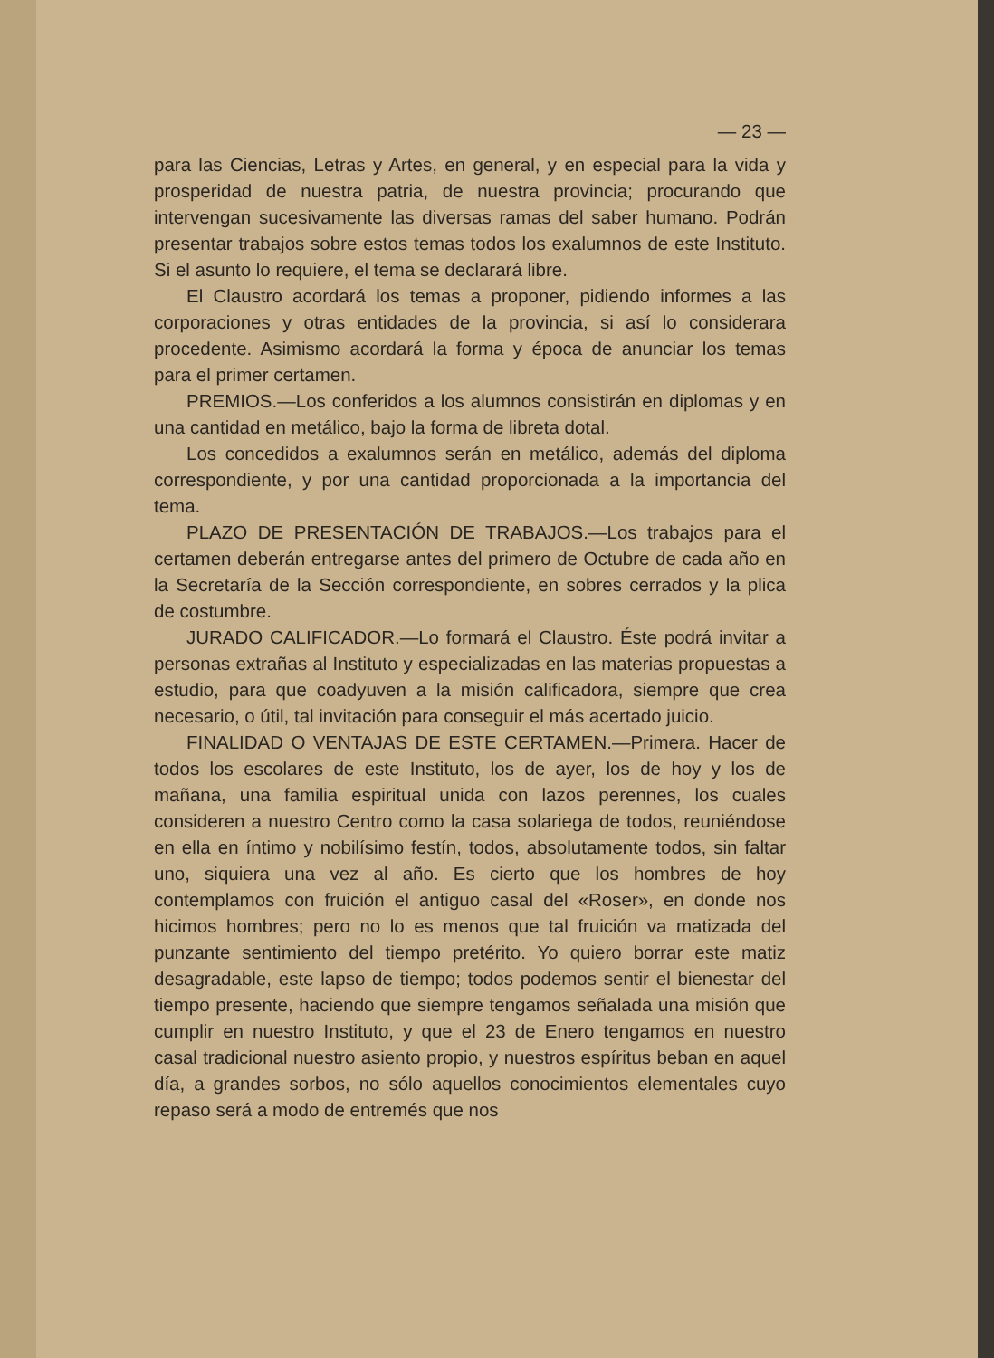— 23 —
para las Ciencias, Letras y Artes, en general, y en especial para la vida y prosperidad de nuestra patria, de nuestra provincia; procurando que intervengan sucesivamente las diversas ramas del saber humano. Podrán presentar trabajos sobre estos temas todos los exalumnos de este Instituto. Si el asunto lo requiere, el tema se declarará libre.
El Claustro acordará los temas a proponer, pidiendo informes a las corporaciones y otras entidades de la provincia, si así lo considerara procedente. Asimismo acordará la forma y época de anunciar los temas para el primer certamen.
PREMIOS.—Los conferidos a los alumnos consistirán en diplomas y en una cantidad en metálico, bajo la forma de libreta dotal.
Los concedidos a exalumnos serán en metálico, además del diploma correspondiente, y por una cantidad proporcionada a la importancia del tema.
PLAZO DE PRESENTACIÓN DE TRABAJOS.—Los trabajos para el certamen deberán entregarse antes del primero de Octubre de cada año en la Secretaría de la Sección correspondiente, en sobres cerrados y la plica de costumbre.
JURADO CALIFICADOR.—Lo formará el Claustro. Éste podrá invitar a personas extrañas al Instituto y especializadas en las materias propuestas a estudio, para que coadyuven a la misión calificadora, siempre que crea necesario, o útil, tal invitación para conseguir el más acertado juicio.
FINALIDAD O VENTAJAS DE ESTE CERTAMEN.—Primera. Hacer de todos los escolares de este Instituto, los de ayer, los de hoy y los de mañana, una familia espiritual unida con lazos perennes, los cuales consideren a nuestro Centro como la casa solariega de todos, reuniéndose en ella en íntimo y nobilísimo festín, todos, absolutamente todos, sin faltar uno, siquiera una vez al año. Es cierto que los hombres de hoy contemplamos con fruición el antiguo casal del «Roser», en donde nos hicimos hombres; pero no lo es menos que tal fruición va matizada del punzante sentimiento del tiempo pretérito. Yo quiero borrar este matiz desagradable, este lapso de tiempo; todos podemos sentir el bienestar del tiempo presente, haciendo que siempre tengamos señalada una misión que cumplir en nuestro Instituto, y que el 23 de Enero tengamos en nuestro casal tradicional nuestro asiento propio, y nuestros espíritus beban en aquel día, a grandes sorbos, no sólo aquellos conocimientos elementales cuyo repaso será a modo de entremés que nos